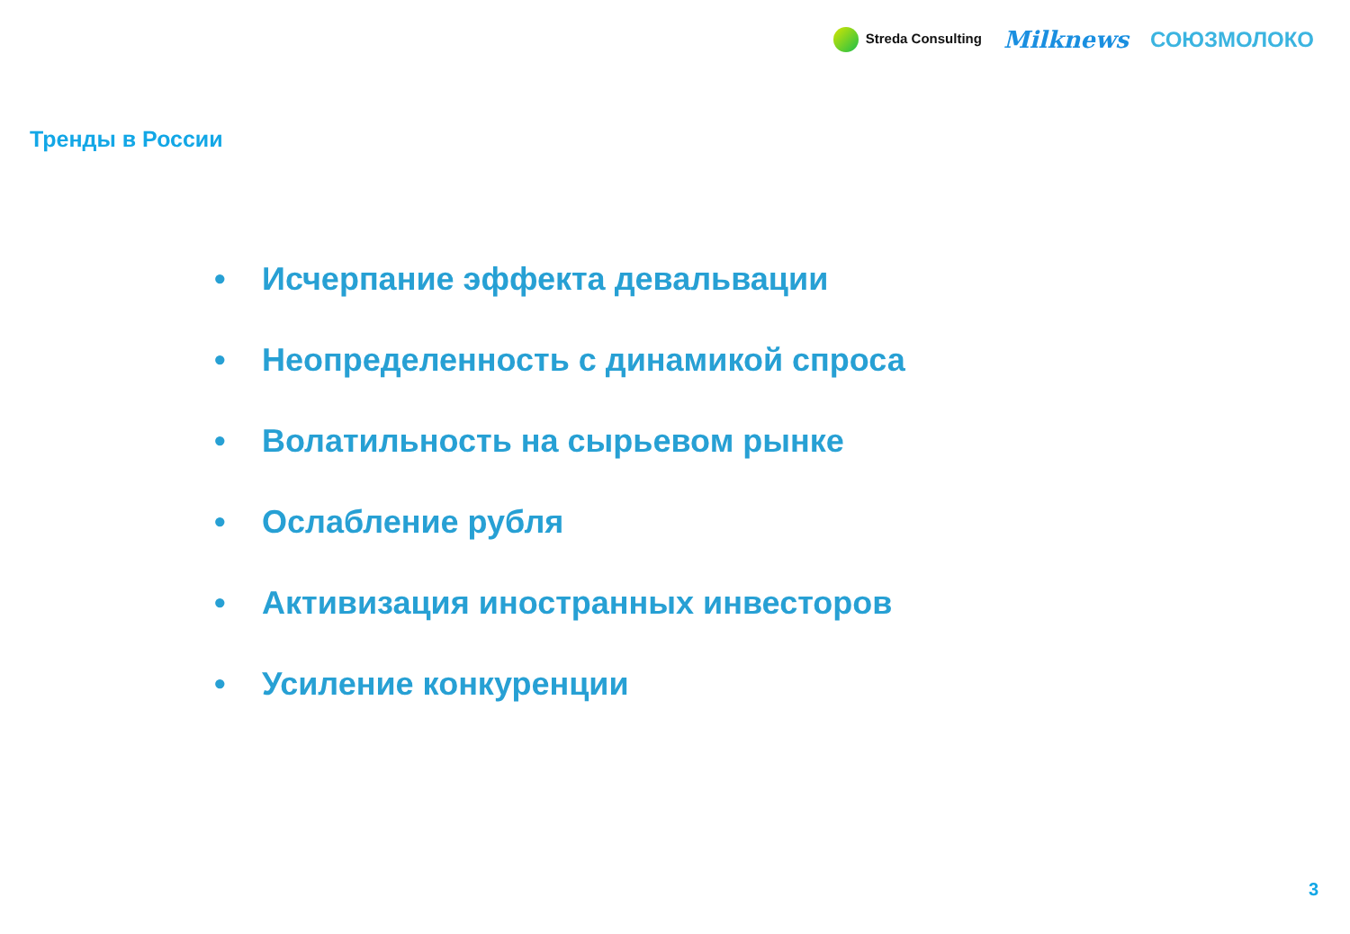Streda Consulting
Milknews СОЮЗМОЛОКО
Тренды в России
• Исчерпание эффекта девальвации
• Неопределенность с динамикой спроса
• Волатильность на сырьевом рынке
• Ослабление рубля
• Активизация иностранных инвесторов
• Усиление конкуренции
3